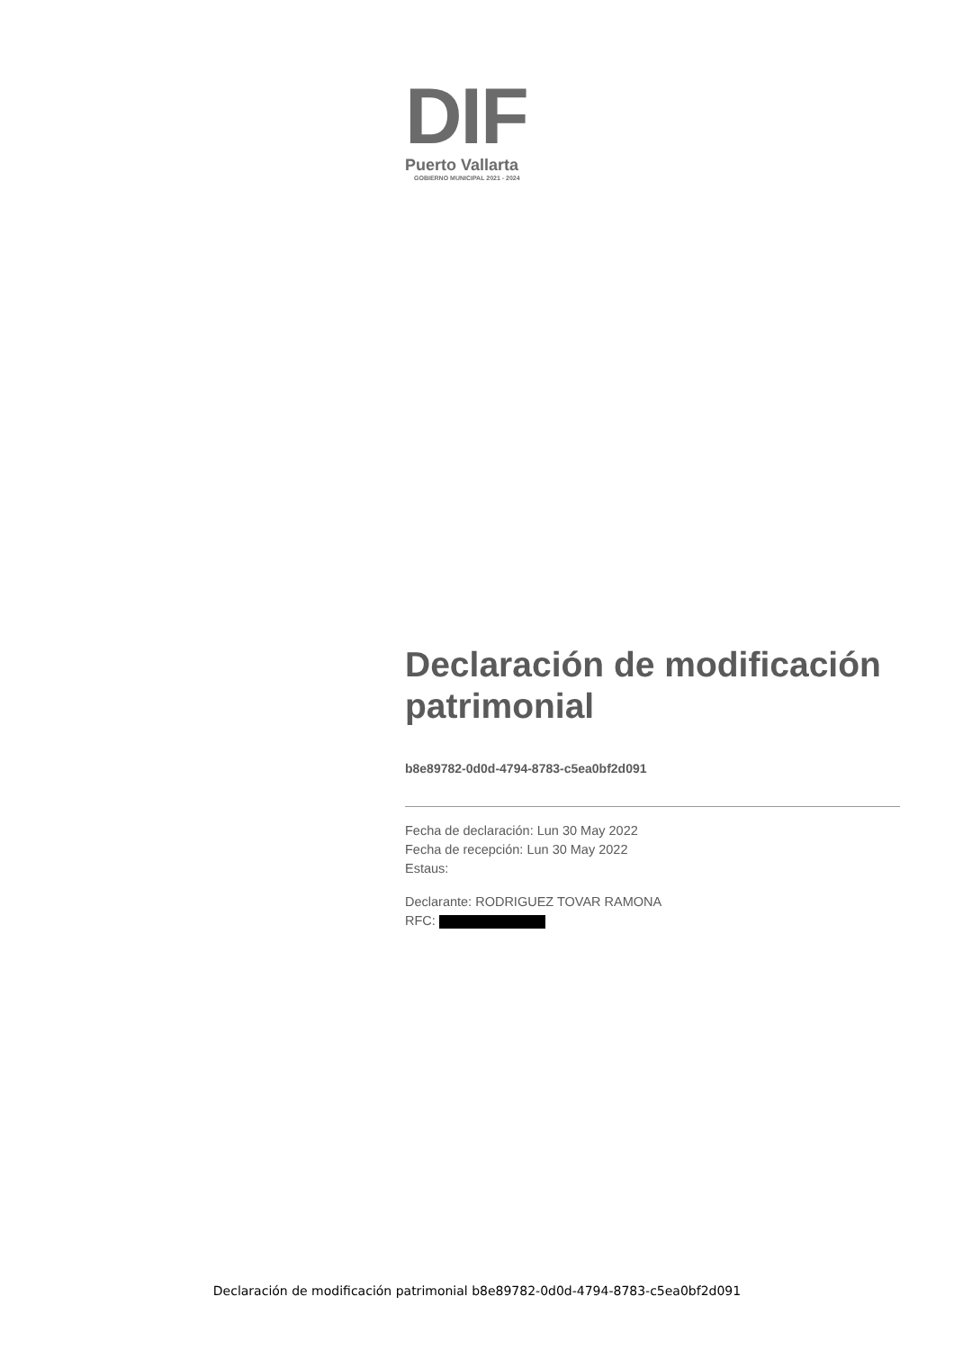DIF
Puerto Vallarta
GOBIERNO MUNICIPAL 2021 - 2024
Declaración de modificación patrimonial
b8e89782-0d0d-4794-8783-c5ea0bf2d091
Fecha de declaración: Lun 30 May 2022
Fecha de recepción: Lun 30 May 2022
Estaus:
Declarante: RODRIGUEZ TOVAR RAMONA
RFC:
Declaración de modificación patrimonial b8e89782-0d0d-4794-8783-c5ea0bf2d091